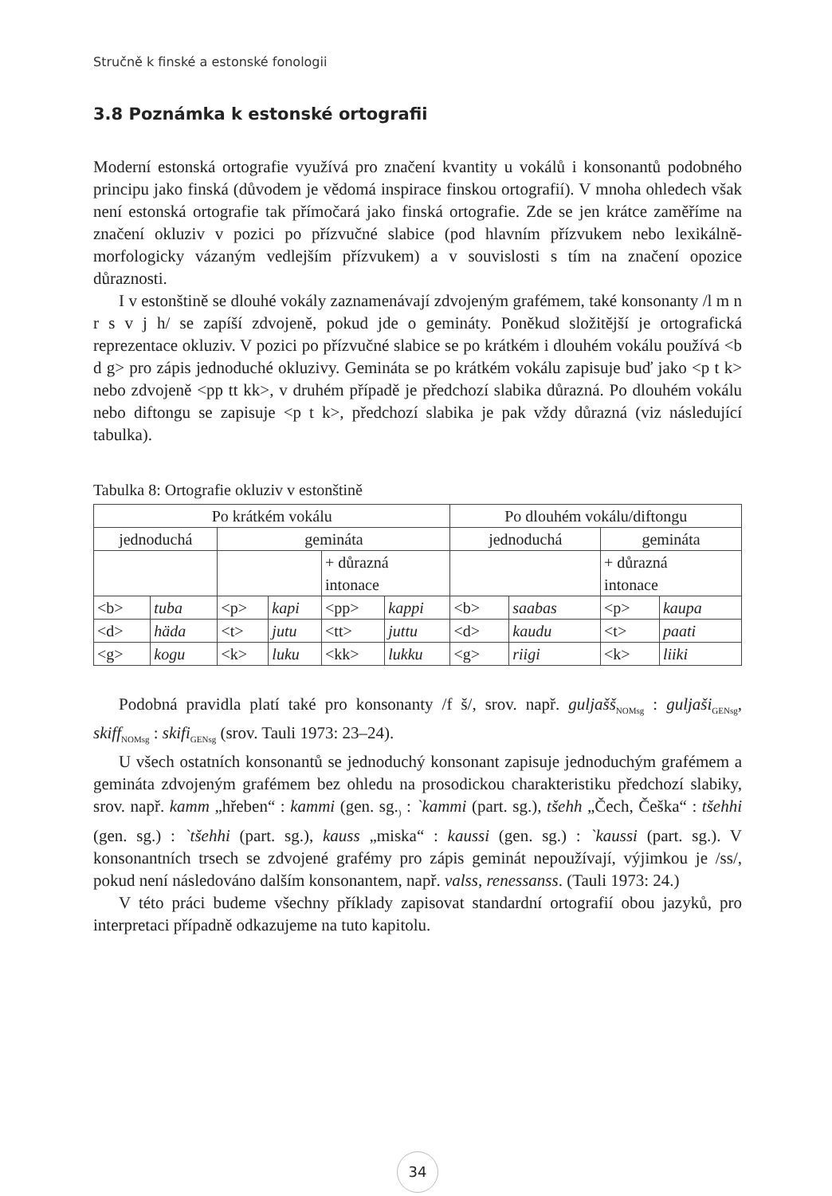Stručně k finské a estonské fonologii
3.8 Poznámka k estonské ortografii
Moderní estonská ortografie využívá pro značení kvantity u vokálů i konsonantů podobného principu jako finská (důvodem je vědomá inspirace finskou ortografií). V mnoha ohledech však není estonská ortografie tak přímočará jako finská ortografie. Zde se jen krátce zaměříme na značení okluziv v pozici po přízvučné slabice (pod hlavním přízvukem nebo lexikálně-morfologicky vázaným vedlejším přízvukem) a v souvislosti s tím na značení opozice důraznosti.
I v estonštině se dlouhé vokály zaznamenávají zdvojeným grafémem, také konsonanty /l m n r s v j h/ se zapíší zdvojeně, pokud jde o gemináty. Poněkud složitější je ortografická reprezentace okluziv. V pozici po přízvučné slabice se po krátkém i dlouhém vokálu používá <b d g> pro zápis jednoduché okluzivy. Gemináta se po krátkém vokálu zapisuje buď jako <p t k> nebo zdvojeně <pp tt kk>, v druhém případě je předchozí slabika důrazná. Po dlouhém vokálu nebo diftongu se zapisuje <p t k>, předchozí slabika je pak vždy důrazná (viz následující tabulka).
Tabulka 8: Ortografie okluziv v estonštině
| Po krátkém vokálu | | | | | | Po dlouhém vokálu/diftongu | | | |
| jednoduchá | | gemináta | | | | jednoduchá | | gemináta | |
| | | | | + důrazná intonace | | | | + důrazná intonace | |
| <b> | tuba | <p> | kapi | <pp> | kappi | <b> | saabas | <p> | kaupa |
| <d> | häda | <t> | jutu | <tt> | juttu | <d> | kaudu | <t> | paati |
| <g> | kogu | <k> | luku | <kk> | lukku | <g> | riigi | <k> | liiki |
Podobná pravidla platí také pro konsonanty /f š/, srov. např. guljašš<sub>NOMsg</sub> : guljaši<sub>GENsg</sub>, skiff<sub>NOMsg</sub> : skifi<sub>GENsg</sub> (srov. Tauli 1973: 23–24).
U všech ostatních konsonantů se jednoduchý konsonant zapisuje jednoduchým grafémem a gemináta zdvojeným grafémem bez ohledu na prosodickou charakteristiku předchozí slabiky, srov. např. kamm „hřeben“ : kammi (gen. sg.<sub>)</sub> : `kammi (part. sg.), tšehh „Čech, Češka“ : tšehhi (gen. sg.) : `tšehhi (part. sg.), kauss „miska“ : kaussi (gen. sg.) : `kaussi (part. sg.). V konsonantních trsech se zdvojené grafémy pro zápis geminát nepoužívají, výjimkou je /ss/, pokud není následováno dalším konsonantem, např. valss, renessanss. (Tauli 1973: 24.)
V této práci budeme všechny příklady zapisovat standardní ortografií obou jazyků, pro interpretaci případně odkazujeme na tuto kapitolu.
34